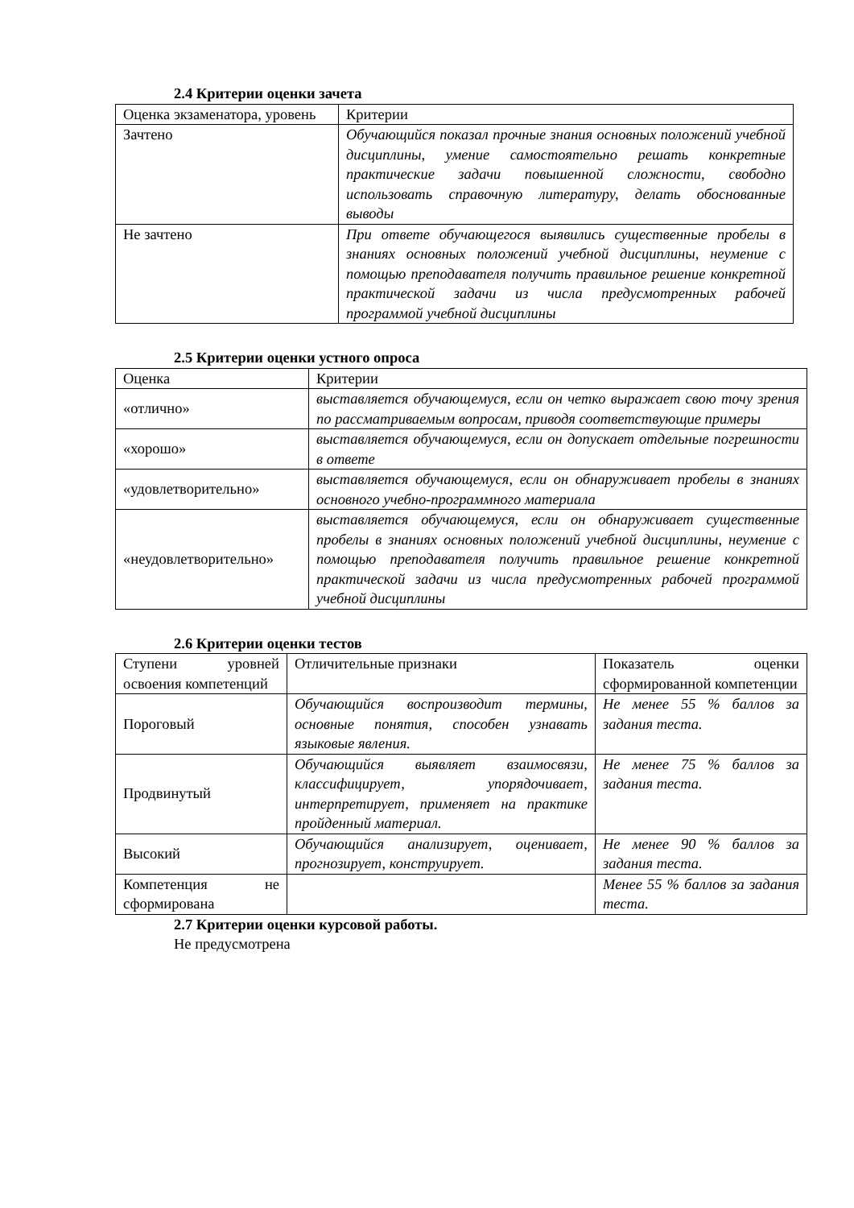2.4 Критерии оценки зачета
| Оценка экзаменатора, уровень | Критерии |
| Зачтено | Обучающийся показал прочные знания основных положений учебной дисциплины, умение самостоятельно решать конкретные практические задачи повышенной сложности, свободно использовать справочную литературу, делать обоснованные выводы |
| Не зачтено | При ответе обучающегося выявились существенные пробелы в знаниях основных положений учебной дисциплины, неумение с помощью преподавателя получить правильное решение конкретной практической задачи из числа предусмотренных рабочей программой учебной дисциплины |
2.5 Критерии оценки устного опроса
| Оценка | Критерии |
| «отлично» | выставляется обучающемуся, если он четко выражает свою точу зрения по рассматриваемым вопросам, приводя соответствующие примеры |
| «хорошо» | выставляется обучающемуся, если он допускает отдельные погрешности в ответе |
| «удовлетворительно» | выставляется обучающемуся, если он обнаруживает пробелы в знаниях основного учебно-программного материала |
| «неудовлетворительно» | выставляется обучающемуся, если он обнаруживает существенные пробелы в знаниях основных положений учебной дисциплины, неумение с помощью преподавателя получить правильное решение конкретной практической задачи из числа предусмотренных рабочей программой учебной дисциплины |
2.6 Критерии оценки тестов
| Ступени уровней освоения компетенций | Отличительные признаки | Показатель оценки сформированной компетенции |
| Пороговый | Обучающийся воспроизводит термины, основные понятия, способен узнавать языковые явления. | Не менее 55 % баллов за задания теста. |
| Продвинутый | Обучающийся выявляет взаимосвязи, классифицирует, упорядочивает, интерпретирует, применяет на практике пройденный материал. | Не менее 75 % баллов за задания теста. |
| Высокий | Обучающийся анализирует, оценивает, прогнозирует, конструирует. | Не менее 90 % баллов за задания теста. |
| Компетенция не сформирована | | Менее 55 % баллов за задания теста. |
2.7 Критерии оценки курсовой работы.
Не предусмотрена